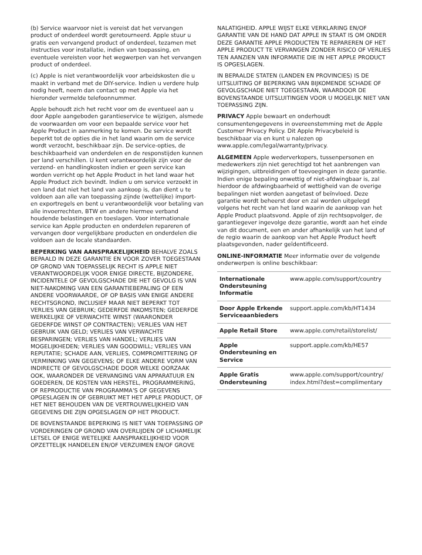(b) Service waarvoor niet is vereist dat het vervangen product of onderdeel wordt geretourneerd. Apple stuur u gratis een vervangend product of onderdeel, tezamen met instructies voor installatie, indien van toepassing, en eventuele vereisten voor het wegwerpen van het vervangen product of onderdeel.
(c) Apple is niet verantwoordelijk voor arbeidskosten die u maakt in verband met de DIY-service. Indien u verdere hulp nodig heeft, neem dan contact op met Apple via het hieronder vermelde telefoonnummer.
Apple behoudt zich het recht voor om de eventueel aan u door Apple aangeboden garantieservice te wijzigen, alsmede de voorwaarden om voor een bepaalde service voor het Apple Product in aanmerking te komen. De service wordt beperkt tot de opties die in het land waarin om de service wordt verzocht, beschikbaar zijn. De service-opties, de beschikbaarheid van onderdelen en de responstijden kunnen per land verschillen. U kent verantwoordelijk zijn voor de verzend- en handlingkosten indien er geen service kan worden verricht op het Apple Product in het land waar het Apple Product zich bevindt. Indien u om service verzoekt in een land dat niet het land van aankoop is, dan dient u te voldoen aan alle van toepassing zijnde (wettelijke) import- en exportregels en bent u verantwoordelijk voor betaling van alle invoerrechten, BTW en andere hiermee verband houdende belastingen en toeslagen. Voor internationale service kan Apple producten en onderdelen repareren of vervangen door vergelijkbare producten en onderdelen die voldoen aan de locale standaarden.
BEPERKING VAN AANSPRAKELIJKHEID BEHALVE ZOALS BEPAALD IN DEZE GARANTIE EN VOOR ZOVER TOEGESTAAN OP GROND VAN TOEPASSELIJK RECHT IS APPLE NIET VERANTWOORDELIJK VOOR ENIGE DIRECTE, BIJZONDERE, INCIDENTELE OF GEVOLGSCHADE DIE HET GEVOLG IS VAN NIET-NAKOMING VAN EEN GARANTIEBEPALING OF EEN ANDERE VOORWAARDE, OF OP BASIS VAN ENIGE ANDERE RECHTSGROND, INCLUSIEF MAAR NIET BEPERKT TOT VERLIES VAN GEBRUIK; GEDERFDE INKOMSTEN; GEDERFDE WERKELIJKE OF VERWACHTE WINST (WAARONDER GEDERFDE WINST OP CONTRACTEN); VERLIES VAN HET GEBRUIK VAN GELD; VERLIES VAN VERWACHTE BESPARINGEN; VERLIES VAN HANDEL; VERLIES VAN MOGELIJKHEDEN; VERLIES VAN GOODWILL; VERLIES VAN REPUTATIE; SCHADE AAN, VERLIES, COMPROMITTERING OF VERMINKING VAN GEGEVENS; OF ELKE ANDERE VORM VAN INDIRECTE OF GEVOLGSCHADE DOOR WELKE OORZAAK OOK, WAARONDER DE VERVANGING VAN APPARATUUR EN GOEDEREN, DE KOSTEN VAN HERSTEL, PROGRAMMERING, OF REPRODUCTIE VAN PROGRAMMA'S OF GEGEVENS OPGESLAGEN IN OF GEBRUIKT MET HET APPLE PRODUCT, OF HET NIET BEHOUDEN VAN DE VERTROUWELIJKHEID VAN GEGEVENS DIE ZIJN OPGESLAGEN OP HET PRODUCT.
DE BOVENSTAANDE BEPERKING IS NIET VAN TOEPASSING OP VORDERINGEN OP GROND VAN OVERLIJDEN OF LICHAMELIJK LETSEL OF ENIGE WETELIJKE AANSPRAKELIJKHEID VOOR OPZETTELIJK HANDELEN EN/OF VERZUIMEN EN/OF GROVE
NALATIGHEID. APPLE WIJST ELKE VERKLARING EN/OF GARANTIE VAN DE HAND DAT APPLE IN STAAT IS OM ONDER DEZE GARANTIE APPLE PRODUCTEN TE REPAREREN OF HET APPLE PRODUCT TE VERVANGEN ZONDER RISICO OF VERLIES TEN AANZIEN VAN INFORMATIE DIE IN HET APPLE PRODUCT IS OPGESLAGEN.
IN BEPAALDE STATEN (LANDEN EN PROVINCIES) IS DE UITSLUITING OF BEPERKING VAN BIJKOMENDE SCHADE OF GEVOLGSCHADE NIET TOEGESTAAN, WAARDOOR DE BOVENSTAANDE UITSLUITINGEN VOOR U MOGELIJK NIET VAN TOEPASSING ZIJN.
PRIVACY Apple bewaart en onderhoudt consumentengegevens in overeenstemming met de Apple Customer Privacy Policy. Dit Apple Privacybeleid is beschikbaar via en kunt u nalezen op www.apple.com/legal/warranty/privacy.
ALGEMEEN Apple wederverkopers, tussenpersonen en medewerkers zijn niet gerechtigd tot het aanbrengen van wijzigingen, uitbreidingen of toevoegingen in deze garantie. Indien enige bepaling onwettig of niet-afdwingbaar is, zal hierdoor de afdwingbaarheid of wettigheid van de overige bepalingen niet worden aangetast of beïnvloed. Deze garantie wordt beheerst door en zal worden uitgelegd volgens het recht van het land waarin de aankoop van het Apple Product plaatsvond. Apple of zijn rechtsopvolger, de garantiegever ingevolge deze garantie, wordt aan het einde van dit document, een en ander afhankelijk van het land of de regio waarin de aankoop van het Apple Product heeft plaatsgevonden, nader geïdentificeerd.
ONLINE-INFORMATIE Meer informatie over de volgende onderwerpen is online beschikbaar:
| Internationale Ondersteuning Informatie | www.apple.com/support/country |
| Door Apple Erkende Serviceaanbieders | support.apple.com/kb/HT1434 |
| Apple Retail Store | www.apple.com/retail/storelist/ |
| Apple Ondersteuning en Service | support.apple.com/kb/HE57 |
| Apple Gratis Ondersteuning | www.apple.com/support/country/ index.html?dest=complimentary |